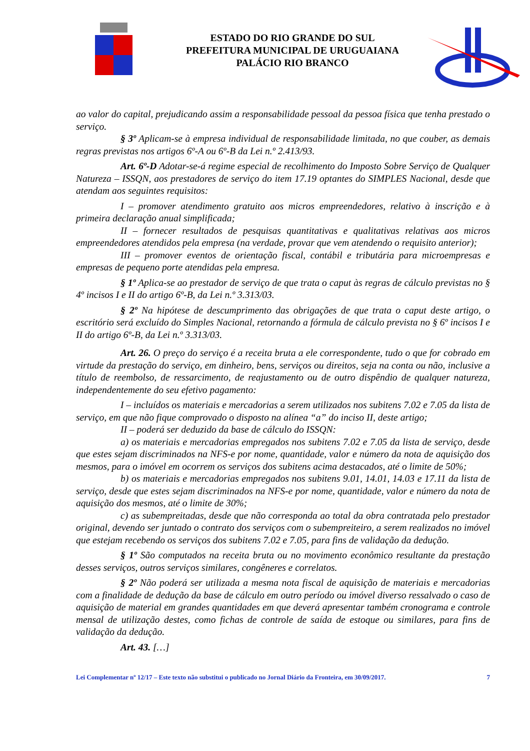ESTADO DO RIO GRANDE DO SUL
PREFEITURA MUNICIPAL DE URUGUAIANA
PALÁCIO RIO BRANCO
ao valor do capital, prejudicando assim a responsabilidade pessoal da pessoa física que tenha prestado o serviço.
§ 3º Aplicam-se à empresa individual de responsabilidade limitada, no que couber, as demais regras previstas nos artigos 6º-A ou 6º-B da Lei n.º 2.413/93.
Art. 6º-D Adotar-se-á regime especial de recolhimento do Imposto Sobre Serviço de Qualquer Natureza – ISSQN, aos prestadores de serviço do item 17.19 optantes do SIMPLES Nacional, desde que atendam aos seguintes requisitos:
I – promover atendimento gratuito aos micros empreendedores, relativo à inscrição e à primeira declaração anual simplificada;
II – fornecer resultados de pesquisas quantitativas e qualitativas relativas aos micros empreendedores atendidos pela empresa (na verdade, provar que vem atendendo o requisito anterior);
III – promover eventos de orientação fiscal, contábil e tributária para microempresas e empresas de pequeno porte atendidas pela empresa.
§ 1º Aplica-se ao prestador de serviço de que trata o caput às regras de cálculo previstas no § 4º incisos I e II do artigo 6º-B, da Lei n.º 3.313/03.
§ 2º Na hipótese de descumprimento das obrigações de que trata o caput deste artigo, o escritório será excluído do Simples Nacional, retornando a fórmula de cálculo prevista no § 6º incisos I e II do artigo 6º-B, da Lei n.º 3.313/03.
Art. 26. O preço do serviço é a receita bruta a ele correspondente, tudo o que for cobrado em virtude da prestação do serviço, em dinheiro, bens, serviços ou direitos, seja na conta ou não, inclusive a título de reembolso, de ressarcimento, de reajustamento ou de outro dispêndio de qualquer natureza, independentemente do seu efetivo pagamento:
I – incluídos os materiais e mercadorias a serem utilizados nos subitens 7.02 e 7.05 da lista de serviço, em que não fique comprovado o disposto na alínea “a” do inciso II, deste artigo;
II – poderá ser deduzido da base de cálculo do ISSQN:
a) os materiais e mercadorias empregados nos subitens 7.02 e 7.05 da lista de serviço, desde que estes sejam discriminados na NFS-e por nome, quantidade, valor e número da nota de aquisição dos mesmos, para o imóvel em ocorrem os serviços dos subitens acima destacados, até o limite de 50%;
b) os materiais e mercadorias empregados nos subitens 9.01, 14.01, 14.03 e 17.11 da lista de serviço, desde que estes sejam discriminados na NFS-e por nome, quantidade, valor e número da nota de aquisição dos mesmos, até o limite de 30%;
c) as subempreitadas, desde que não corresponda ao total da obra contratada pelo prestador original, devendo ser juntado o contrato dos serviços com o subempreiteiro, a serem realizados no imóvel que estejam recebendo os serviços dos subitens 7.02 e 7.05, para fins de validação da dedução.
§ 1º São computados na receita bruta ou no movimento econômico resultante da prestação desses serviços, outros serviços similares, congêneres e correlatos.
§ 2º Não poderá ser utilizada a mesma nota fiscal de aquisição de materiais e mercadorias com a finalidade de dedução da base de cálculo em outro período ou imóvel diverso ressalvado o caso de aquisição de material em grandes quantidades em que deverá apresentar também cronograma e controle mensal de utilização destes, como fichas de controle de saída de estoque ou similares, para fins de validação da dedução.
Art. 43. […]
Lei Complementar nº 12/17 – Este texto não substitui o publicado no Jornal Diário da Fronteira, em 30/09/2017. 7